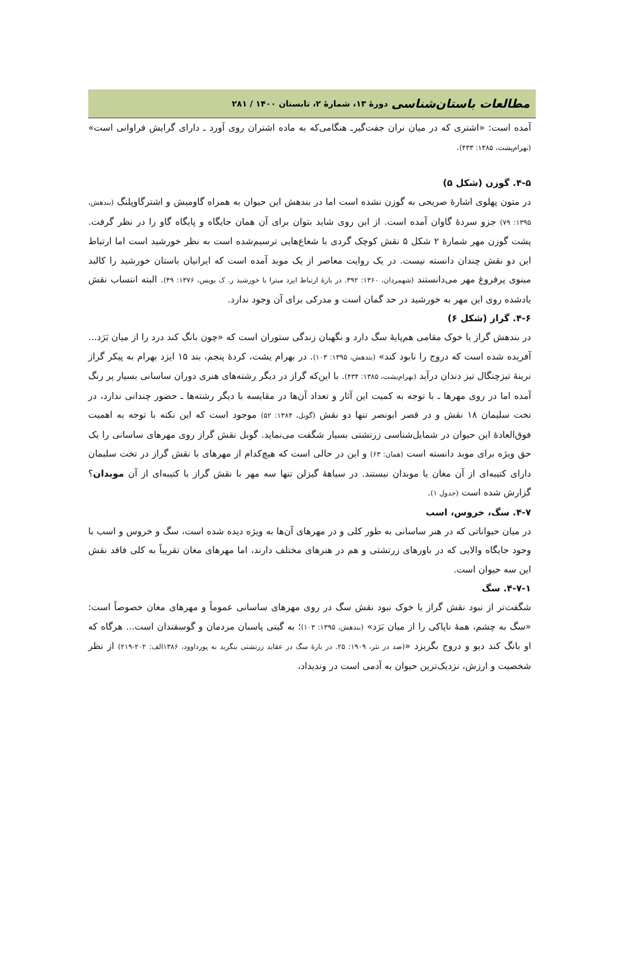مطالعات باستان‌شناسی دورهٔ ۱۳، شمارهٔ ۲، تابستان ۱۴۰۰ / ۲۸۱
آمده است: «اشتری که در میان نران جفت‌گیرـ هنگامی‌که به ماده اشتران روی آورد ـ دارای گرایش فراوانی است» (بهرام‌پشت، ۱۳۸۵: ۴۳۳).
۴-۵. گوزن (شکل ۵)
در متون پهلوی اشارهٔ صریحی به گوزن نشده است اما در بندهش این حیوان به همراه گاومیش و اشترگاوپلنگ (بندهش، ۱۳۹۵: ۷۹) جزو سردهٔ گاوان آمده است. از این روی شاید بتوان برای آن همان جایگاه و پایگاه گاو را در نظر گرفت. پشت گوزن مهر شمارهٔ ۲ شکل ۵ نقش کوچک گردی با شعاع‌هایی ترسیم‌شده است به نظر خورشید است اما ارتباط این دو نقش چندان دانسته نیست. در یک روایت معاصر از یک موبد آمده است که ایرانیان باستان خورشید را کالبد مینوی پرفروغ مهر می‌دانستند (شهمردان، ۱۳۶۰: ۳۹۲. در بارهٔ ارتباط ایزد میترا با خورشید ر. ک بویس، ۱۳۷۶: ۴۹). البته انتساب نقش یادشده روی این مهر به خورشید در حد گمان است و مدرکی برای آن وجود ندارد.
۴-۶. گراز (شکل ۶)
در بندهش گراز یا خوک مقامی هم‌پایهٔ سگ دارد و نگهبان زندگی ستوران است که «چون بانگ کند درد را از میان بَرَد... آفریده شده است که دروج را نابود کند» (بندهش، ۱۳۹۵: ۱۰۳). در بهرام یشت، کردهٔ پنجم، بند ۱۵ ایزد بهرام به پیکر گراز نرینهٔ تیزچنگال تیز دندان درآید (بهرام‌یشت، ۱۳۸۵: ۴۳۴). با این‌که گراز در دیگر رشته‌های هنری دوران ساسانی بسیار پر رنگ آمده اما در روی مهرها ـ با توجه به کمیت این آثار و تعداد آن‌ها در مقایسه با دیگر رشته‌ها ـ حضور چندانی ندارد، در تخت سلیمان ۱۸ نقش و در قصر ابونصر تنها دو نقش (گوبل، ۱۳۸۴: ۵۲) موجود است که این نکته با توجه به اهمیت فوق‌العادهٔ این حیوان در شمایل‌شناسی زرتشتی بسیار شگفت می‌نماید. گوبل نقش گراز روی مهرهای ساسانی را یک حق ویژه برای موبد دانسته است (همان: ۶۳) و این در حالی است که هیچ‌کدام از مهرهای با نقش گراز در تخت سلیمان دارای کتیبه‌ای از آن مغان یا موبدان نیستند. در سیاههٔ گیزلن تنها سه مهر با نقش گراز با کتیبه‌ای از آن موبدان؟ گزارش شده است (جدول ۱).
۴-۷. سگ، خروس، اسب
در میان حیواناتی که در هنر ساسانی به طور کلی و در مهرهای آن‌ها به ویژه دیده شده است، سگ و خروس و اسب با وجود جایگاه والایی که در باورهای زرتشتی و هم در هنرهای مختلف دارند، اما مهرهای مغان تقریباً به کلی فاقد نقش این سه حیوان است.
۴-۷-۱. سگ
شگفت‌تر از نبود نقش گراز یا خوک نبود نقش سگ در روی مهرهای ساسانی عموماً و مهرهای مغان خصوصاً است: «سگ به چشم، همهٔ ناپاکی را از میان بَرَد» (بندهش، ۱۳۹۵: ۱۰۳)؛ به گیتی پاسبان مردمان و گوسفندان است... هرگاه که او بانگ کند دیو و دروج بگریزد «(صد در نثر، ۱۹۰۹: ۲۵. در بارهٔ سگ در عقاید زرتشتی بنگرید به پورداوود، ۱۳۸۶الف: ۲۰۲-۲۱۹) از نظر شخصیت و ارزش، نزدیک‌ترین حیوان به آدمی است در وندیداد،